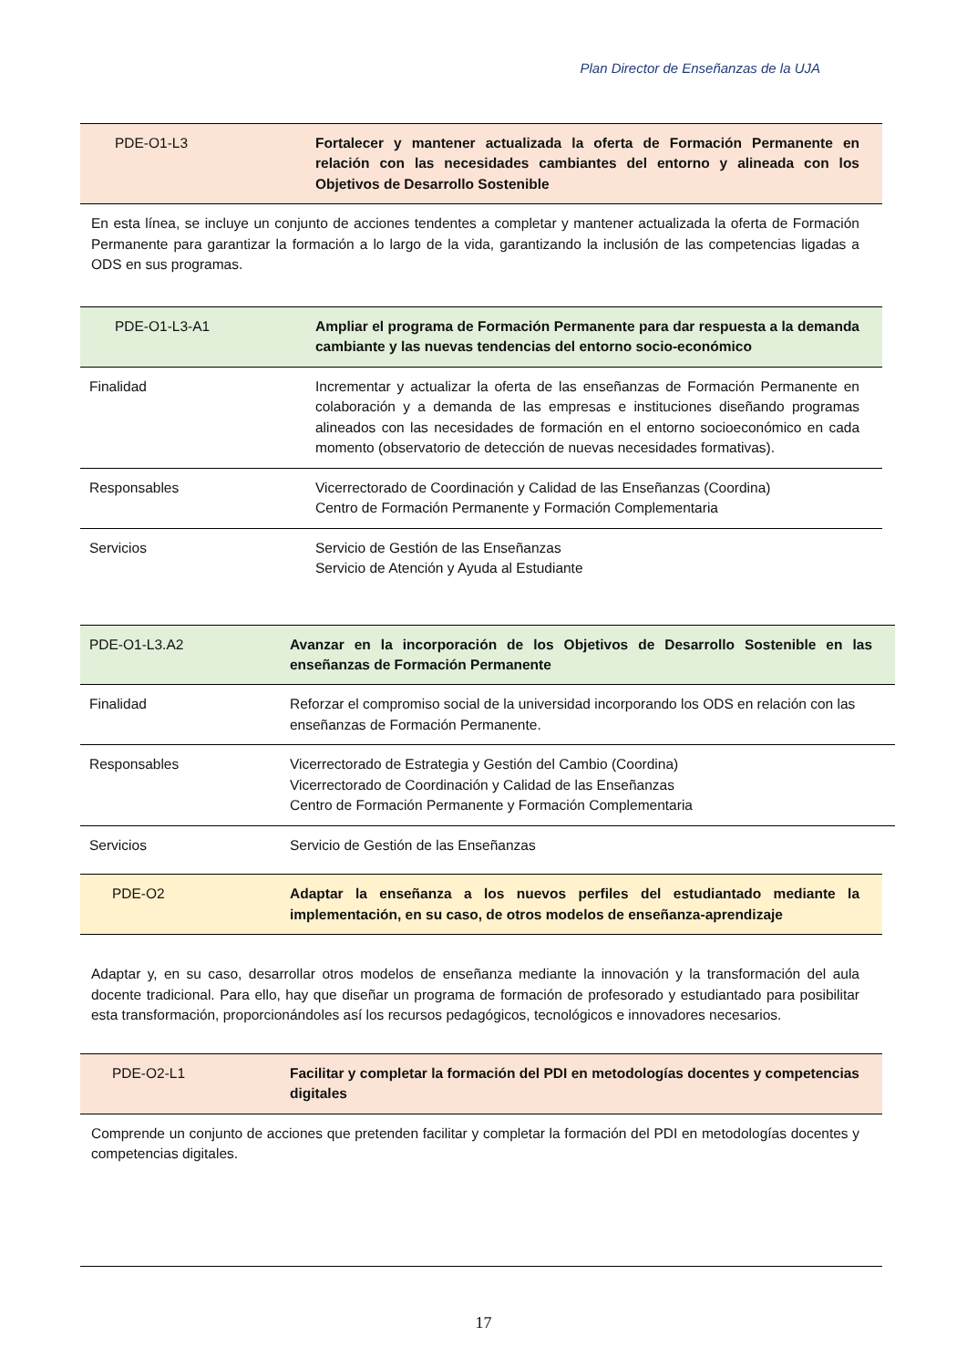Plan Director de Enseñanzas de la UJA
| PDE-O1-L3 | Fortalecer y mantener actualizada la oferta de Formación Permanente en relación con las necesidades cambiantes del entorno y alineada con los Objetivos de Desarrollo Sostenible |
En esta línea, se incluye un conjunto de acciones tendentes a completar y mantener actualizada la oferta de Formación Permanente para garantizar la formación a lo largo de la vida, garantizando la inclusión de las competencias ligadas a ODS en sus programas.
| PDE-O1-L3-A1 | Ampliar el programa de Formación Permanente para dar respuesta a la demanda cambiante y las nuevas tendencias del entorno socio-económico |
| Finalidad | Incrementar y actualizar la oferta de las enseñanzas de Formación Permanente en colaboración y a demanda de las empresas e instituciones diseñando programas alineados con las necesidades de formación en el entorno socioeconómico en cada momento (observatorio de detección de nuevas necesidades formativas). |
| Responsables | Vicerrectorado de Coordinación y Calidad de las Enseñanzas (Coordina) Centro de Formación Permanente y Formación Complementaria |
| Servicios | Servicio de Gestión de las Enseñanzas Servicio de Atención y Ayuda al Estudiante |
| PDE-O1-L3.A2 | Avanzar en la incorporación de los Objetivos de Desarrollo Sostenible en las enseñanzas de Formación Permanente |
| Finalidad | Reforzar el compromiso social de la universidad incorporando los ODS en relación con las enseñanzas de Formación Permanente. |
| Responsables | Vicerrectorado de Estrategia y Gestión del Cambio (Coordina) Vicerrectorado de Coordinación y Calidad de las Enseñanzas Centro de Formación Permanente y Formación Complementaria |
| Servicios | Servicio de Gestión de las Enseñanzas |
| PDE-O2 | Adaptar la enseñanza a los nuevos perfiles del estudiantado mediante la implementación, en su caso, de otros modelos de enseñanza-aprendizaje |
Adaptar y, en su caso, desarrollar otros modelos de enseñanza mediante la innovación y la transformación del aula docente tradicional. Para ello, hay que diseñar un programa de formación de profesorado y estudiantado para posibilitar esta transformación, proporcionándoles así los recursos pedagógicos, tecnológicos e innovadores necesarios.
| PDE-O2-L1 | Facilitar y completar la formación del PDI en metodologías docentes y competencias digitales |
Comprende un conjunto de acciones que pretenden facilitar y completar la formación del PDI en metodologías docentes y competencias digitales.
17